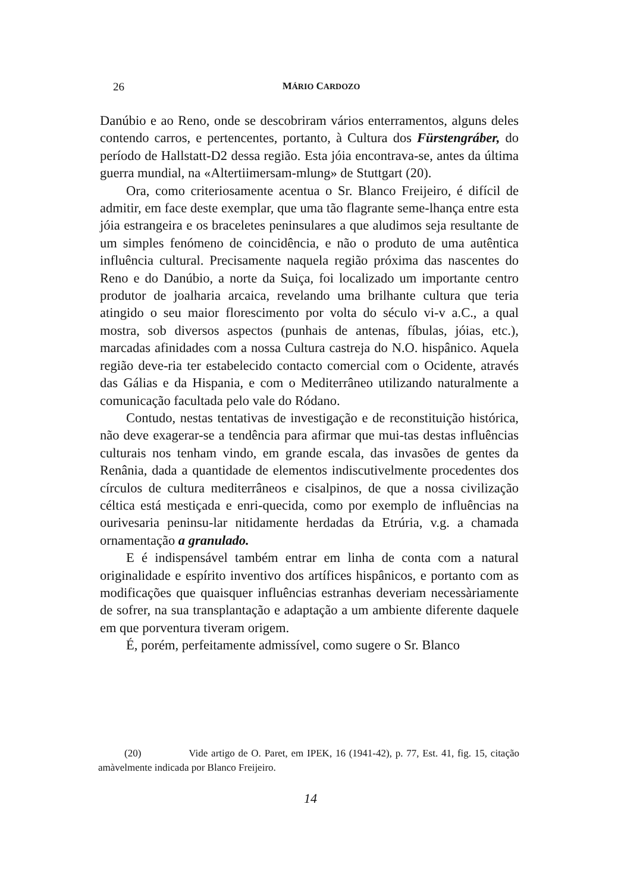26 MÁRIO CARDOZO
Danúbio e ao Reno, onde se descobriram vários enterramentos, alguns deles contendo carros, e pertencentes, portanto, à Cultura dos Fürstengráber, do período de Hallstatt-D2 dessa região. Esta jóia encontrava-se, antes da última guerra mundial, na «Altertiimersam-mlung» de Stuttgart (20).
Ora, como criteriosamente acentua o Sr. Blanco Freijeiro, é difícil de admitir, em face deste exemplar, que uma tão flagrante seme-lhança entre esta jóia estrangeira e os braceletes peninsulares a que aludimos seja resultante de um simples fenómeno de coincidência, e não o produto de uma autêntica influência cultural. Precisamente naquela região próxima das nascentes do Reno e do Danúbio, a norte da Suiça, foi localizado um importante centro produtor de joalharia arcaica, revelando uma brilhante cultura que teria atingido o seu maior florescimento por volta do século vi-v a.C., a qual mostra, sob diversos aspectos (punhais de antenas, fíbulas, jóias, etc.), marcadas afinidades com a nossa Cultura castreja do N.O. hispânico. Aquela região deve-ria ter estabelecido contacto comercial com o Ocidente, através das Gálias e da Hispania, e com o Mediterrâneo utilizando naturalmente a comunicação facultada pelo vale do Ródano.
Contudo, nestas tentativas de investigação e de reconstituição histórica, não deve exagerar-se a tendência para afirmar que mui-tas destas influências culturais nos tenham vindo, em grande escala, das invasões de gentes da Renânia, dada a quantidade de elementos indiscutivelmente procedentes dos círculos de cultura mediterrâneos e cisalpinos, de que a nossa civilização céltica está mestiçada e enri-quecida, como por exemplo de influências na ourivesaria peninsu-lar nitidamente herdadas da Etrúria, v.g. a chamada ornamentação a granulado.
E é indispensável também entrar em linha de conta com a natural originalidade e espírito inventivo dos artífices hispânicos, e portanto com as modificações que quaisquer influências estranhas deveriam necessàriamente de sofrer, na sua transplantação e adaptação a um ambiente diferente daquele em que porventura tiveram origem.
É, porém, perfeitamente admissível, como sugere o Sr. Blanco
(20) Vide artigo de O. Paret, em IPEK, 16 (1941-42), p. 77, Est. 41, fig. 15, citação amàvelmente indicada por Blanco Freijeiro.
14